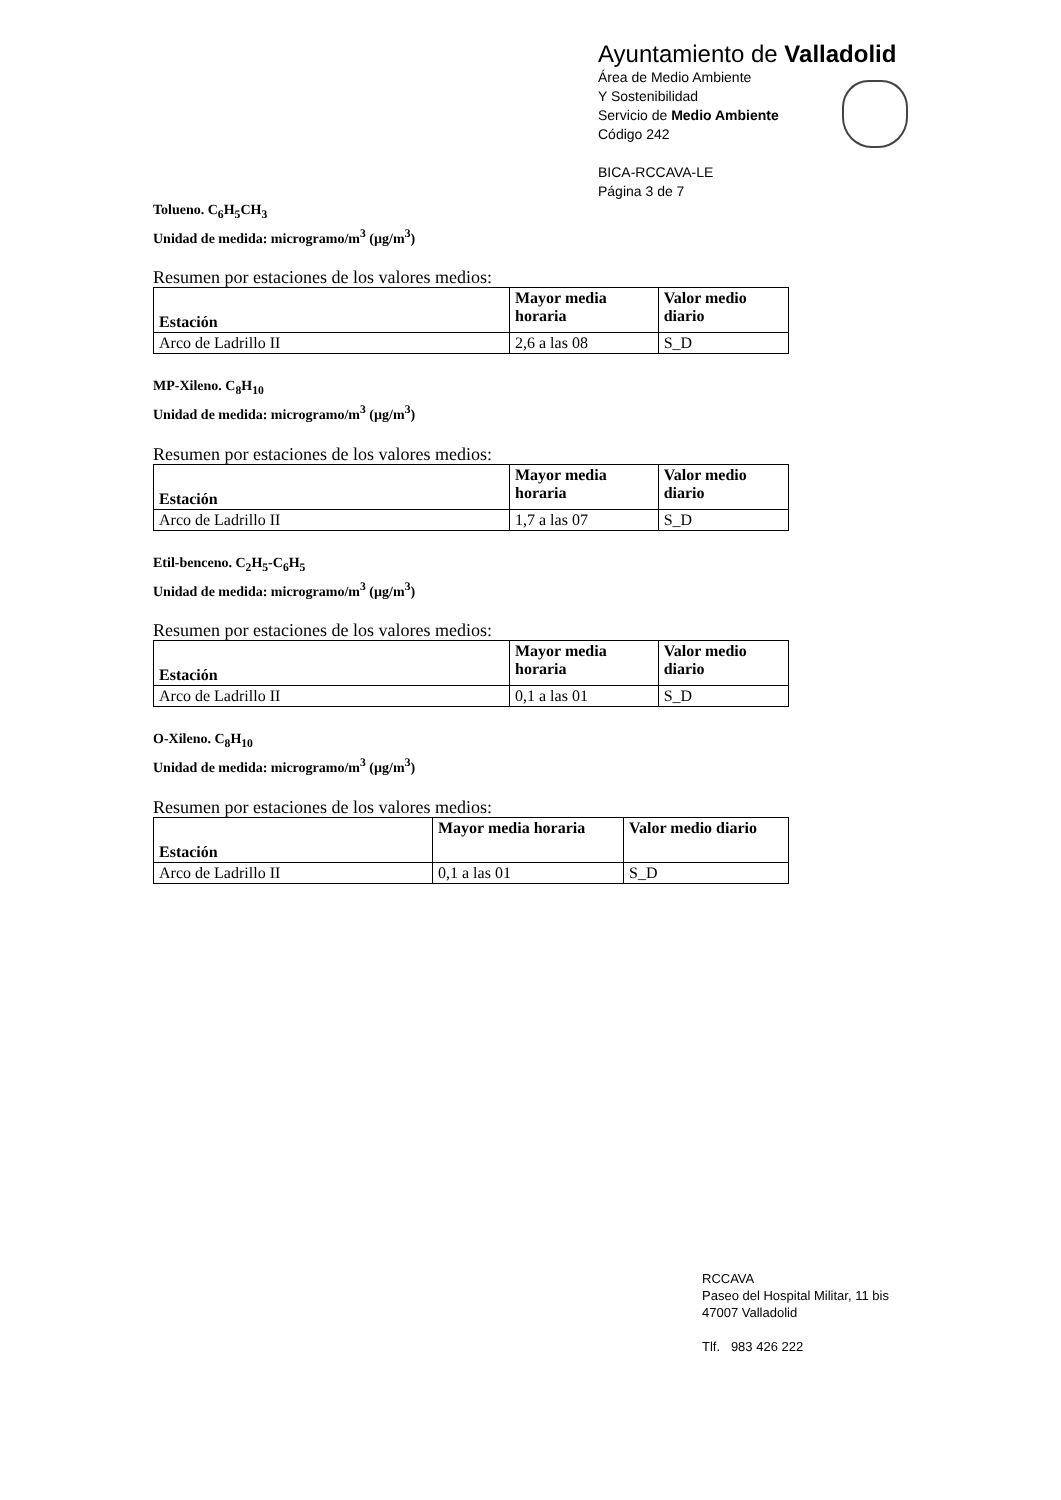Ayuntamiento de Valladolid
Área de Medio Ambiente
Y Sostenibilidad
Servicio de Medio Ambiente
Código 242
BICA-RCCAVA-LE
Página 3 de 7
Tolueno. C<sub>6</sub>H<sub>5</sub>CH<sub>3</sub>
Unidad de medida: microgramo/m<sup>3</sup> (µg/m<sup>3</sup>)
Resumen por estaciones de los valores medios:
| Estación | Mayor media horaria | Valor medio diario |
| --- | --- | --- |
| Arco de Ladrillo II | 2,6 a las 08 | S_D |
MP-Xileno. C<sub>8</sub>H<sub>10</sub>
Unidad de medida: microgramo/m<sup>3</sup> (µg/m<sup>3</sup>)
Resumen por estaciones de los valores medios:
| Estación | Mayor media horaria | Valor medio diario |
| --- | --- | --- |
| Arco de Ladrillo II | 1,7 a las 07 | S_D |
Etil-benceno. C<sub>2</sub>H<sub>5</sub>-C<sub>6</sub>H<sub>5</sub>
Unidad de medida: microgramo/m<sup>3</sup> (µg/m<sup>3</sup>)
Resumen por estaciones de los valores medios:
| Estación | Mayor media horaria | Valor medio diario |
| --- | --- | --- |
| Arco de Ladrillo II | 0,1 a las 01 | S_D |
O-Xileno. C<sub>8</sub>H<sub>10</sub>
Unidad de medida: microgramo/m<sup>3</sup> (µg/m<sup>3</sup>)
Resumen por estaciones de los valores medios:
| Estación | Mayor media horaria | Valor medio diario |
| --- | --- | --- |
| Arco de Ladrillo II | 0,1 a las 01 | S_D |
RCCAVA
Paseo del Hospital Militar, 11 bis
47007 Valladolid
Tlf. 983 426 222